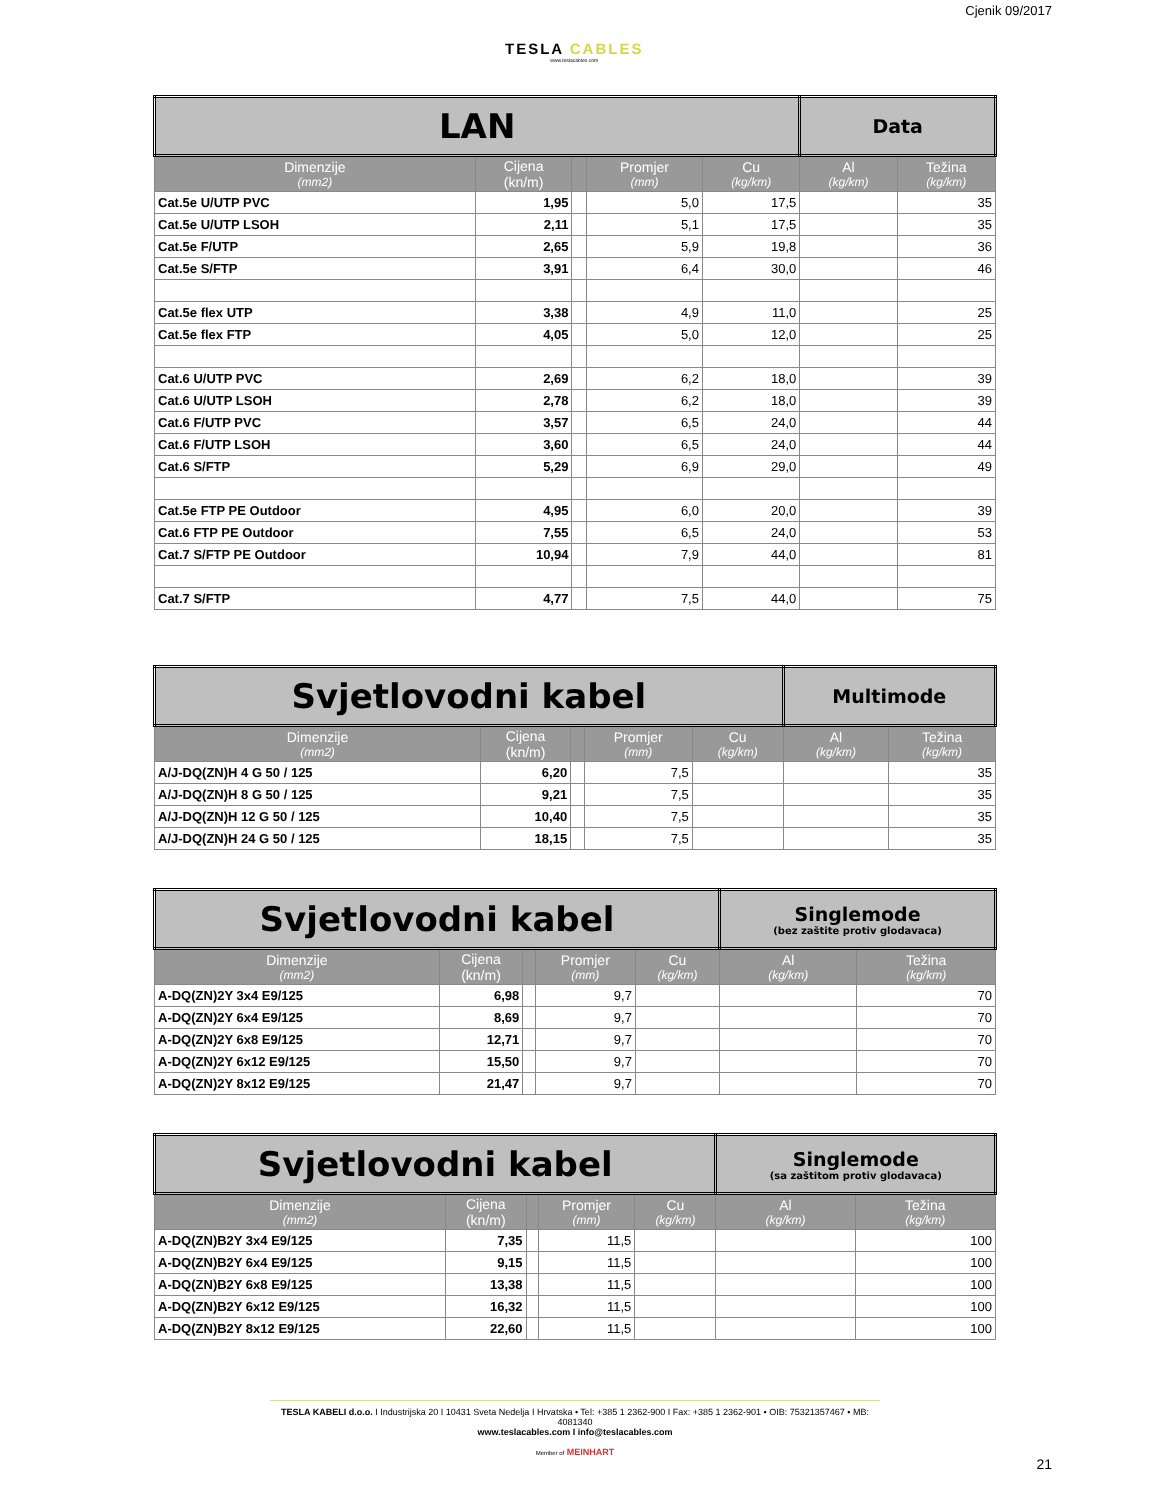Cjenik 09/2017
TESLA CABLES
www.teslacables.com
| LAN | | | | | Data | |
| Dimenzije (mm2) | Cijena (kn/m) | | Promjer (mm) | Cu (kg/km) | Al (kg/km) | Težina (kg/km) |
| Cat.5e U/UTP PVC | 1,95 | | 5,0 | 17,5 | | 35 |
| Cat.5e U/UTP LSOH | 2,11 | | 5,1 | 17,5 | | 35 |
| Cat.5e F/UTP | 2,65 | | 5,9 | 19,8 | | 36 |
| Cat.5e S/FTP | 3,91 | | 6,4 | 30,0 | | 46 |
| Cat.5e flex UTP | 3,38 | | 4,9 | 11,0 | | 25 |
| Cat.5e flex FTP | 4,05 | | 5,0 | 12,0 | | 25 |
| Cat.6 U/UTP PVC | 2,69 | | 6,2 | 18,0 | | 39 |
| Cat.6 U/UTP LSOH | 2,78 | | 6,2 | 18,0 | | 39 |
| Cat.6 F/UTP PVC | 3,57 | | 6,5 | 24,0 | | 44 |
| Cat.6 F/UTP LSOH | 3,60 | | 6,5 | 24,0 | | 44 |
| Cat.6 S/FTP | 5,29 | | 6,9 | 29,0 | | 49 |
| Cat.5e FTP PE Outdoor | 4,95 | | 6,0 | 20,0 | | 39 |
| Cat.6 FTP PE Outdoor | 7,55 | | 6,5 | 24,0 | | 53 |
| Cat.7 S/FTP PE Outdoor | 10,94 | | 7,9 | 44,0 | | 81 |
| Cat.7 S/FTP | 4,77 | | 7,5 | 44,0 | | 75 |
| Svjetlovodni kabel | | | | | Multimode | |
| Dimenzije (mm2) | Cijena (kn/m) | | Promjer (mm) | Cu (kg/km) | Al (kg/km) | Težina (kg/km) |
| A/J-DQ(ZN)H 4 G 50 / 125 | 6,20 | | 7,5 | | | 35 |
| A/J-DQ(ZN)H 8 G 50 / 125 | 9,21 | | 7,5 | | | 35 |
| A/J-DQ(ZN)H 12 G 50 / 125 | 10,40 | | 7,5 | | | 35 |
| A/J-DQ(ZN)H 24 G 50 / 125 | 18,15 | | 7,5 | | | 35 |
| Svjetlovodni kabel | | | | | Singlemode (bez zaštite protiv glodavaca) | |
| Dimenzije (mm2) | Cijena (kn/m) | | Promjer (mm) | Cu (kg/km) | Al (kg/km) | Težina (kg/km) |
| A-DQ(ZN)2Y 3x4 E9/125 | 6,98 | | 9,7 | | | 70 |
| A-DQ(ZN)2Y 6x4 E9/125 | 8,69 | | 9,7 | | | 70 |
| A-DQ(ZN)2Y 6x8 E9/125 | 12,71 | | 9,7 | | | 70 |
| A-DQ(ZN)2Y 6x12 E9/125 | 15,50 | | 9,7 | | | 70 |
| A-DQ(ZN)2Y 8x12 E9/125 | 21,47 | | 9,7 | | | 70 |
| Svjetlovodni kabel | | | | | Singlemode (sa zaštitom protiv glodavaca) | |
| Dimenzije (mm2) | Cijena (kn/m) | | Promjer (mm) | Cu (kg/km) | Al (kg/km) | Težina (kg/km) |
| A-DQ(ZN)B2Y 3x4 E9/125 | 7,35 | | 11,5 | | | 100 |
| A-DQ(ZN)B2Y 6x4 E9/125 | 9,15 | | 11,5 | | | 100 |
| A-DQ(ZN)B2Y 6x8 E9/125 | 13,38 | | 11,5 | | | 100 |
| A-DQ(ZN)B2Y 6x12 E9/125 | 16,32 | | 11,5 | | | 100 |
| A-DQ(ZN)B2Y 8x12 E9/125 | 22,60 | | 11,5 | | | 100 |
TESLA KABELI d.o.o. I Industrijska 20 I 10431 Sveta Nedelja I Hrvatska • Tel: +385 1 2362-900 I Fax: +385 1 2362-901 • OIB: 75321357467 • MB: 4081340
www.teslacables.com I info@teslacables.com
Member of MEINHART
21